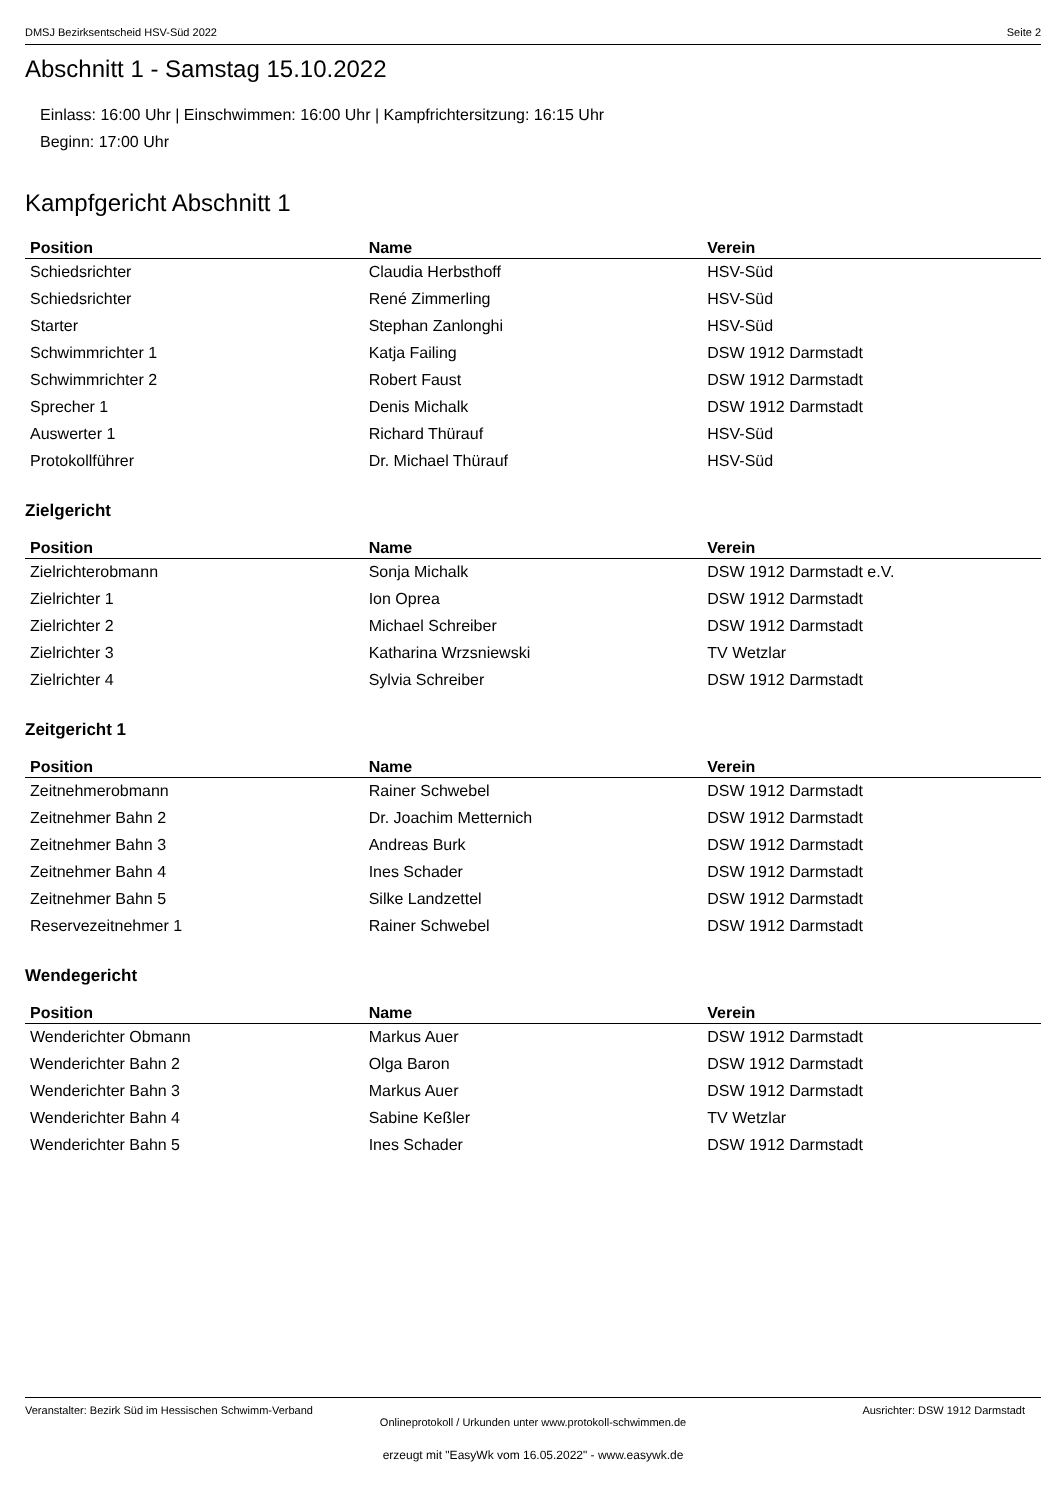DMSJ Bezirksentscheid HSV-Süd 2022 Seite 2
Abschnitt 1 - Samstag 15.10.2022
Einlass: 16:00 Uhr | Einschwimmen: 16:00 Uhr | Kampfrichtersitzung: 16:15 Uhr
Beginn: 17:00 Uhr
Kampfgericht Abschnitt 1
| Position | Name | Verein |
| --- | --- | --- |
| Schiedsrichter | Claudia Herbsthoff | HSV-Süd |
| Schiedsrichter | René Zimmerling | HSV-Süd |
| Starter | Stephan Zanlonghi | HSV-Süd |
| Schwimmrichter 1 | Katja Failing | DSW 1912 Darmstadt |
| Schwimmrichter 2 | Robert Faust | DSW 1912 Darmstadt |
| Sprecher 1 | Denis Michalk | DSW 1912 Darmstadt |
| Auswerter 1 | Richard Thürauf | HSV-Süd |
| Protokollführer | Dr. Michael Thürauf | HSV-Süd |
Zielgericht
| Position | Name | Verein |
| --- | --- | --- |
| Zielrichterobmann | Sonja Michalk | DSW 1912 Darmstadt e.V. |
| Zielrichter 1 | Ion Oprea | DSW 1912 Darmstadt |
| Zielrichter 2 | Michael Schreiber | DSW 1912 Darmstadt |
| Zielrichter 3 | Katharina Wrzsniewski | TV Wetzlar |
| Zielrichter 4 | Sylvia Schreiber | DSW 1912 Darmstadt |
Zeitgericht 1
| Position | Name | Verein |
| --- | --- | --- |
| Zeitnehmerobmann | Rainer Schwebel | DSW 1912 Darmstadt |
| Zeitnehmer Bahn 2 | Dr. Joachim Metternich | DSW 1912 Darmstadt |
| Zeitnehmer Bahn 3 | Andreas Burk | DSW 1912 Darmstadt |
| Zeitnehmer Bahn 4 | Ines Schader | DSW 1912 Darmstadt |
| Zeitnehmer Bahn 5 | Silke Landzettel | DSW 1912 Darmstadt |
| Reservezeitnehmer 1 | Rainer Schwebel | DSW 1912 Darmstadt |
Wendegericht
| Position | Name | Verein |
| --- | --- | --- |
| Wenderichter Obmann | Markus Auer | DSW 1912 Darmstadt |
| Wenderichter Bahn 2 | Olga Baron | DSW 1912 Darmstadt |
| Wenderichter Bahn 3 | Markus Auer | DSW 1912 Darmstadt |
| Wenderichter Bahn 4 | Sabine Keßler | TV Wetzlar |
| Wenderichter Bahn 5 | Ines Schader | DSW 1912 Darmstadt |
Veranstalter: Bezirk Süd im Hessischen Schwimm-Verband Ausrichter: DSW 1912 Darmstadt
Onlineprotokoll / Urkunden unter www.protokoll-schwimmen.de
erzeugt mit "EasyWk vom 16.05.2022" - www.easywk.de